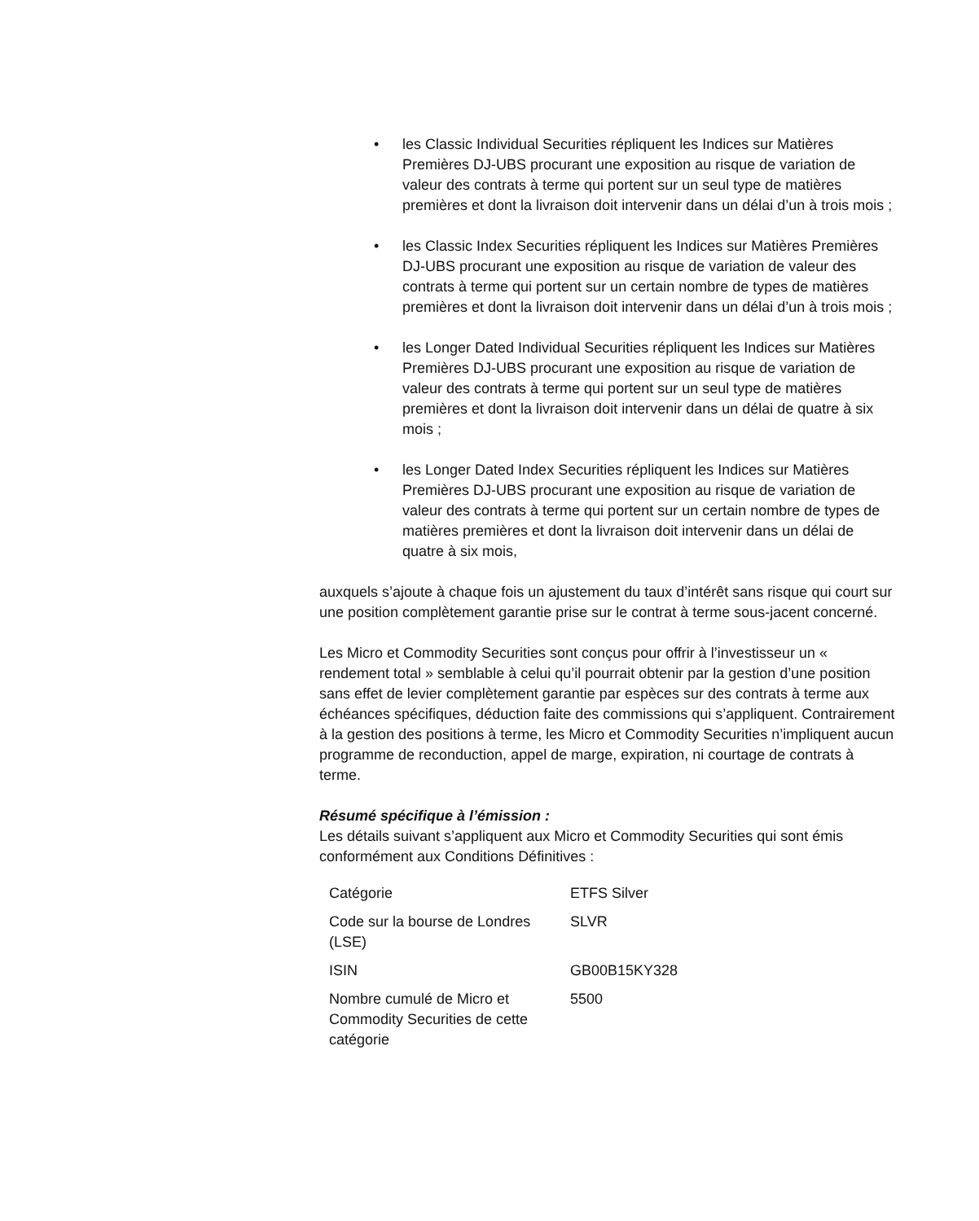• les Classic Individual Securities répliquent les Indices sur Matières Premières DJ-UBS procurant une exposition au risque de variation de valeur des contrats à terme qui portent sur un seul type de matières premières et dont la livraison doit intervenir dans un délai d’un à trois mois ;
• les Classic Index Securities répliquent les Indices sur Matières Premières DJ-UBS procurant une exposition au risque de variation de valeur des contrats à terme qui portent sur un certain nombre de types de matières premières et dont la livraison doit intervenir dans un délai d’un à trois mois ;
• les Longer Dated Individual Securities répliquent les Indices sur Matières Premières DJ-UBS procurant une exposition au risque de variation de valeur des contrats à terme qui portent sur un seul type de matières premières et dont la livraison doit intervenir dans un délai de quatre à six mois ;
• les Longer Dated Index Securities répliquent les Indices sur Matières Premières DJ-UBS procurant une exposition au risque de variation de valeur des contrats à terme qui portent sur un certain nombre de types de matières premières et dont la livraison doit intervenir dans un délai de quatre à six mois,
auxquels s’ajoute à chaque fois un ajustement du taux d’intérêt sans risque qui court sur une position complètement garantie prise sur le contrat à terme sous-jacent concerné.
Les Micro et Commodity Securities sont conçus pour offrir à l’investisseur un « rendement total » semblable à celui qu’il pourrait obtenir par la gestion d’une position sans effet de levier complètement garantie par espèces sur des contrats à terme aux échéances spécifiques, déduction faite des commissions qui s’appliquent. Contrairement à la gestion des positions à terme, les Micro et Commodity Securities n’impliquent aucun programme de reconduction, appel de marge, expiration, ni courtage de contrats à terme.
Résumé spécifique à l’émission :
Les détails suivant s’appliquent aux Micro et Commodity Securities qui sont émis conformément aux Conditions Définitives :
| Catégorie | ETFS Silver |
| Code sur la bourse de Londres (LSE) | SLVR |
| ISIN | GB00B15KY328 |
| Nombre cumulé de Micro et Commodity Securities de cette catégorie | 5500 |